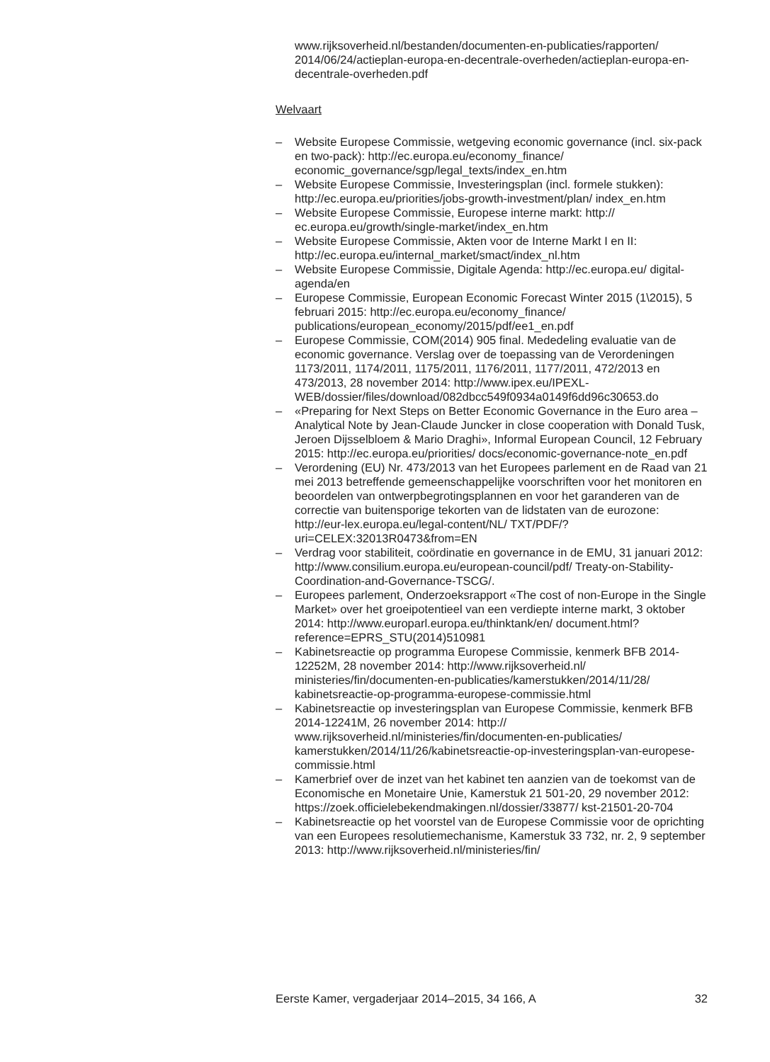www.rijksoverheid.nl/bestanden/documenten-en-publicaties/rapporten/ 2014/06/24/actieplan-europa-en-decentrale-overheden/actieplan-europa-en-decentrale-overheden.pdf
Welvaart
– Website Europese Commissie, wetgeving economic governance (incl. six-pack en two-pack): http://ec.europa.eu/economy_finance/ economic_governance/sgp/legal_texts/index_en.htm
– Website Europese Commissie, Investeringsplan (incl. formele stukken): http://ec.europa.eu/priorities/jobs-growth-investment/plan/ index_en.htm
– Website Europese Commissie, Europese interne markt: http:// ec.europa.eu/growth/single-market/index_en.htm
– Website Europese Commissie, Akten voor de Interne Markt I en II: http://ec.europa.eu/internal_market/smact/index_nl.htm
– Website Europese Commissie, Digitale Agenda: http://ec.europa.eu/ digital-agenda/en
– Europese Commissie, European Economic Forecast Winter 2015 (1\2015), 5 februari 2015: http://ec.europa.eu/economy_finance/ publications/european_economy/2015/pdf/ee1_en.pdf
– Europese Commissie, COM(2014) 905 final. Mededeling evaluatie van de economic governance. Verslag over de toepassing van de Verordeningen 1173/2011, 1174/2011, 1175/2011, 1176/2011, 1177/2011, 472/2013 en 473/2013, 28 november 2014: http://www.ipex.eu/IPEXL-WEB/dossier/files/download/082dbcc549f0934a0149f6dd96c30653.do
– «Preparing for Next Steps on Better Economic Governance in the Euro area – Analytical Note by Jean-Claude Juncker in close cooperation with Donald Tusk, Jeroen Dijsselbloem & Mario Draghi», Informal European Council, 12 February 2015: http://ec.europa.eu/priorities/ docs/economic-governance-note_en.pdf
– Verordening (EU) Nr. 473/2013 van het Europees parlement en de Raad van 21 mei 2013 betreffende gemeenschappelijke voorschriften voor het monitoren en beoordelen van ontwerpbegrotingsplannen en voor het garanderen van de correctie van buitensporige tekorten van de lidstaten van de eurozone: http://eur-lex.europa.eu/legal-content/NL/ TXT/PDF/?uri=CELEX:32013R0473&from=EN
– Verdrag voor stabiliteit, coördinatie en governance in de EMU, 31 januari 2012: http://www.consilium.europa.eu/european-council/pdf/ Treaty-on-Stability-Coordination-and-Governance-TSCG/.
– Europees parlement, Onderzoeksrapport «The cost of non-Europe in the Single Market» over het groeipotentieel van een verdiepte interne markt, 3 oktober 2014: http://www.europarl.europa.eu/thinktank/en/ document.html?reference=EPRS_STU(2014)510981
– Kabinetsreactie op programma Europese Commissie, kenmerk BFB 2014-12252M, 28 november 2014: http://www.rijksoverheid.nl/ ministeries/fin/documenten-en-publicaties/kamerstukken/2014/11/28/ kabinetsreactie-op-programma-europese-commissie.html
– Kabinetsreactie op investeringsplan van Europese Commissie, kenmerk BFB 2014-12241M, 26 november 2014: http:// www.rijksoverheid.nl/ministeries/fin/documenten-en-publicaties/ kamerstukken/2014/11/26/kabinetsreactie-op-investeringsplan-van-europese-commissie.html
– Kamerbrief over de inzet van het kabinet ten aanzien van de toekomst van de Economische en Monetaire Unie, Kamerstuk 21 501-20, 29 november 2012: https://zoek.officielebekendmakingen.nl/dossier/33877/ kst-21501-20-704
– Kabinetsreactie op het voorstel van de Europese Commissie voor de oprichting van een Europees resolutiemechanisme, Kamerstuk 33 732, nr. 2, 9 september 2013: http://www.rijksoverheid.nl/ministeries/fin/
Eerste Kamer, vergaderjaar 2014–2015, 34 166, A 32